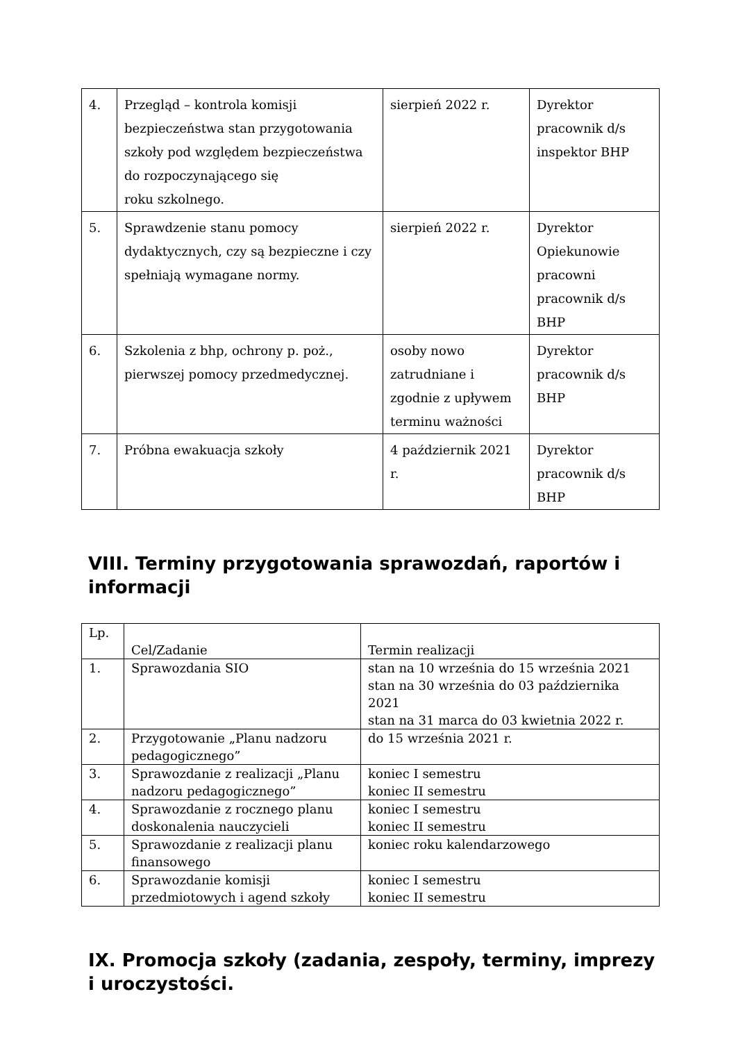| 4. | Przegląd – kontrola komisji bezpieczeństwa stan przygotowania szkoły pod względem bezpieczeństwa do rozpoczynającego się roku szkolnego. | sierpień 2022 r. | Dyrektor pracownik d/s inspektor BHP |
| 5. | Sprawdzenie stanu pomocy dydaktycznych, czy są bezpieczne i czy spełniają wymagane normy. | sierpień 2022 r. | Dyrektor Opiekunowie pracowni pracownik d/s BHP |
| 6. | Szkolenia z bhp, ochrony p. poż., pierwszej pomocy przedmedycznej. | osoby nowo zatrudniane i zgodnie z upływem terminu ważności | Dyrektor pracownik d/s BHP |
| 7. | Próbna ewakuacja szkoły | 4 październik 2021 r. | Dyrektor pracownik d/s BHP |
VIII. Terminy przygotowania sprawozdań, raportów i informacji
| Lp. | Cel/Zadanie | Termin realizacji |
| 1. | Sprawozdania SIO | stan na 10 września do 15 września 2021 stan na 30 września do 03 października 2021 stan na 31 marca do 03 kwietnia 2022 r. |
| 2. | Przygotowanie „Planu nadzoru pedagogicznego” | do 15 września 2021 r. |
| 3. | Sprawozdanie z realizacji „Planu nadzoru pedagogicznego” | koniec I semestru koniec II semestru |
| 4. | Sprawozdanie z rocznego planu doskonalenia nauczycieli | koniec I semestru koniec II semestru |
| 5. | Sprawozdanie z realizacji planu finansowego | koniec roku kalendarzowego |
| 6. | Sprawozdanie komisji przedmiotowych i agend szkoły | koniec I semestru koniec II semestru |
IX. Promocja szkoły (zadania, zespoły, terminy, imprezy i uroczystości.